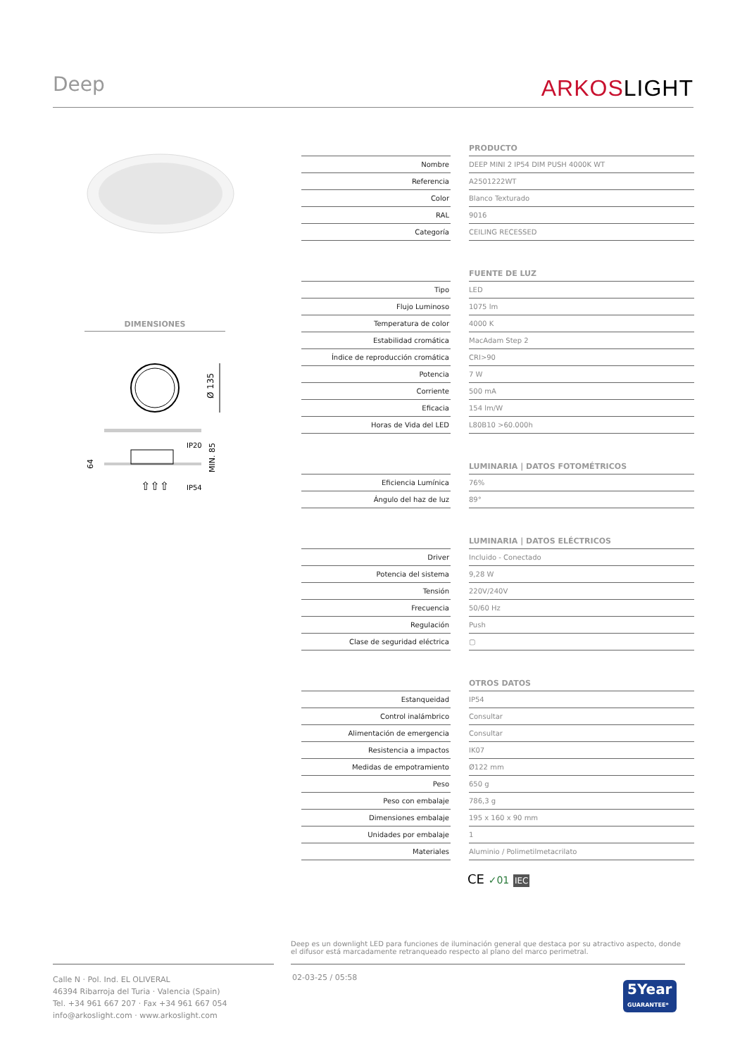Deep
ARKOSLIGHT
DIMENSIONES
Ø 135
IP20
IP54
⇧⇧⇧
MIN. 85
64
| | | PRODUCTO |
| --- | --- | --- |
| Nombre | | DEEP MINI 2 IP54 DIM PUSH 4000K WT |
| Referencia | | A2501222WT |
| Color | | Blanco Texturado |
| RAL | | 9016 |
| Categoría | | CEILING RECESSED |
| | | FUENTE DE LUZ |
| --- | --- | --- |
| Tipo | | LED |
| Flujo Luminoso | | 1075 lm |
| Temperatura de color | | 4000 K |
| Estabilidad cromática | | MacAdam Step 2 |
| Índice de reproducción cromática | | CRI>90 |
| Potencia | | 7 W |
| Corriente | | 500 mA |
| Eficacia | | 154 lm/W |
| Horas de Vida del LED | | L80B10 >60.000h |
| | | LUMINARIA / DATOS FOTOMÉTRICOS |
| --- | --- | --- |
| Eficiencia Lumínica | | 76% |
| Ángulo del haz de luz | | 89° |
| | | LUMINARIA / DATOS ELÉCTRICOS |
| --- | --- | --- |
| Driver | | Incluido - Conectado |
| Potencia del sistema | | 9,28 W |
| Tensión | | 220V/240V |
| Frecuencia | | 50/60 Hz |
| Regulación | | Push |
| Clase de seguridad eléctrica | | ▢ |
| | | OTROS DATOS |
| --- | --- | --- |
| Estanqueidad | | IP54 |
| Control inalámbrico | | Consultar |
| Alimentación de emergencia | | Consultar |
| Resistencia a impactos | | IK07 |
| Medidas de empotramiento | | Ø122 mm |
| Peso | | 650 g |
| Peso con embalaje | | 786,3 g |
| Dimensiones embalaje | | 195 x 160 x 90 mm |
| Unidades por embalaje | | 1 |
| Materiales | | Aluminio / Polimetilmetacrilato |
CE ✓01 IEC
Deep es un downlight LED para funciones de iluminación general que destaca por su atractivo aspecto, donde el difusor está marcadamente retranqueado respecto al plano del marco perimetral.
Calle N · Pol. Ind. EL OLIVERAL
46394 Ribarroja del Turia · Valencia (Spain)
Tel. +34 961 667 207 · Fax +34 961 667 054
info@arkoslight.com · www.arkoslight.com
02-03-25 / 05:58
5Year
GUARANTEE*